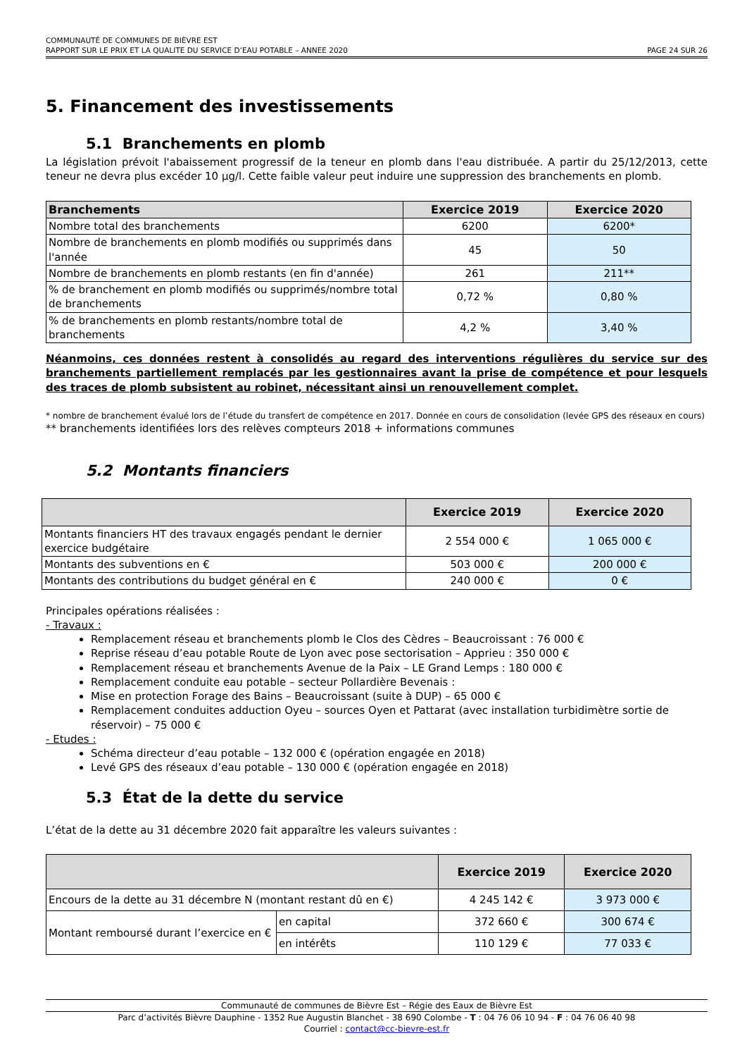COMMUNAUTÉ DE COMMUNES DE BIÈVRE EST
RAPPORT SUR LE PRIX ET LA QUALITE DU SERVICE D’EAU POTABLE – ANNEE 2020 PAGE 24 SUR 26
5. Financement des investissements
5.1 Branchements en plomb
La législation prévoit l'abaissement progressif de la teneur en plomb dans l'eau distribuée. A partir du 25/12/2013, cette teneur ne devra plus excéder 10 µg/l. Cette faible valeur peut induire une suppression des branchements en plomb.
| Branchements | Exercice 2019 | Exercice 2020 |
| --- | --- | --- |
| Nombre total des branchements | 6200 | 6200* |
| Nombre de branchements en plomb modifiés ou supprimés dans l'année | 45 | 50 |
| Nombre de branchements en plomb restants (en fin d'année) | 261 | 211** |
| % de branchement en plomb modifiés ou supprimés/nombre total de branchements | 0,72 % | 0,80 % |
| % de branchements en plomb restants/nombre total de branchements | 4,2 % | 3,40 % |
Néanmoins, ces données restent à consolidés au regard des interventions régulières du service sur des branchements partiellement remplacés par les gestionnaires avant la prise de compétence et pour lesquels des traces de plomb subsistent au robinet, nécessitant ainsi un renouvellement complet.
* nombre de branchement évalué lors de l’étude du transfert de compétence en 2017. Donnée en cours de consolidation (levée GPS des réseaux en cours)
** branchements identifiées lors des relèves compteurs 2018 + informations communes
5.2 Montants financiers
| | Exercice 2019 | Exercice 2020 |
| --- | --- | --- |
| Montants financiers HT des travaux engagés pendant le dernier exercice budgétaire | 2 554 000 € | 1 065 000 € |
| Montants des subventions en € | 503 000 € | 200 000 € |
| Montants des contributions du budget général en € | 240 000 € | 0 € |
Principales opérations réalisées :
- Travaux :
Remplacement réseau et branchements plomb le Clos des Cèdres – Beaucroissant : 76 000 €
Reprise réseau d’eau potable Route de Lyon avec pose sectorisation – Apprieu : 350 000 €
Remplacement réseau et branchements Avenue de la Paix – LE Grand Lemps : 180 000 €
Remplacement conduite eau potable – secteur Pollardière Bevenais :
Mise en protection Forage des Bains – Beaucroissant (suite à DUP) – 65 000 €
Remplacement conduites adduction Oyeu – sources Oyen et Pattarat (avec installation turbidimètre sortie de réservoir) – 75 000 €
- Etudes :
Schéma directeur d’eau potable – 132 000 € (opération engagée en 2018)
Levé GPS des réseaux d’eau potable – 130 000 € (opération engagée en 2018)
5.3 État de la dette du service
L’état de la dette au 31 décembre 2020 fait apparaître les valeurs suivantes :
| | | Exercice 2019 | Exercice 2020 |
| --- | --- | --- | --- |
| Encours de la dette au 31 décembre N (montant restant dû en €) | | 4 245 142 € | 3 973 000 € |
| Montant remboursé durant l’exercice en € | en capital | 372 660 € | 300 674 € |
| | en intérêts | 110 129 € | 77 033 € |
Communauté de communes de Bièvre Est – Régie des Eaux de Bièvre Est
Parc d’activités Bièvre Dauphine - 1352 Rue Augustin Blanchet - 38 690 Colombe - T : 04 76 06 10 94 - F : 04 76 06 40 98
Courriel : contact@cc-bievre-est.fr